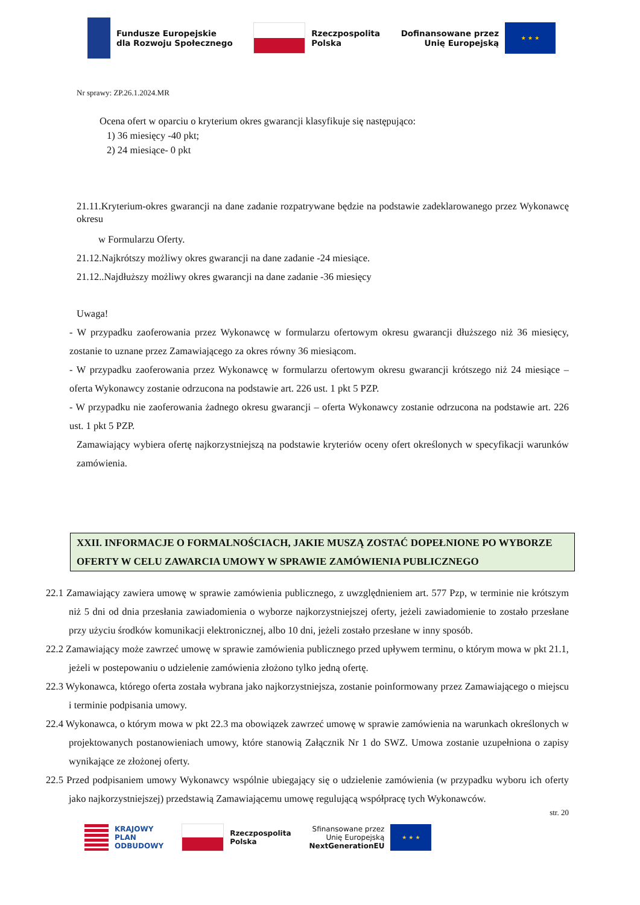Fundusze Europejskie
dla Rozwoju Społecznego
Rzeczpospolita
Polska
Dofinansowane przez
Unię Europejską ★ ★ ★
Nr sprawy: ZP.26.1.2024.MR
Ocena ofert w oparciu o kryterium okres gwarancji klasyfikuje się następująco:
1) 36 miesięcy -40 pkt;
2) 24 miesiące- 0 pkt
21.11.Kryterium-okres gwarancji na dane zadanie rozpatrywane będzie na podstawie zadeklarowanego przez Wykonawcę okresu
w Formularzu Oferty.
21.12.Najkrótszy możliwy okres gwarancji na dane zadanie -24 miesiące.
21.12..Najdłuższy możliwy okres gwarancji na dane zadanie -36 miesięcy
Uwaga!
- W przypadku zaoferowania przez Wykonawcę w formularzu ofertowym okresu gwarancji dłuższego niż 36 miesięcy, zostanie to uznane przez Zamawiającego za okres równy 36 miesiącom.
- W przypadku zaoferowania przez Wykonawcę w formularzu ofertowym okresu gwarancji krótszego niż 24 miesiące – oferta Wykonawcy zostanie odrzucona na podstawie art. 226 ust. 1 pkt 5 PZP.
- W przypadku nie zaoferowania żadnego okresu gwarancji – oferta Wykonawcy zostanie odrzucona na podstawie art. 226 ust. 1 pkt 5 PZP.
Zamawiający wybiera ofertę najkorzystniejszą na podstawie kryteriów oceny ofert określonych w specyfikacji warunków zamówienia.
XXII. INFORMACJE O FORMALNOŚCIACH, JAKIE MUSZĄ ZOSTAĆ DOPEŁNIONE PO WYBORZE OFERTY W CELU ZAWARCIA UMOWY W SPRAWIE ZAMÓWIENIA PUBLICZNEGO
22.1 Zamawiający zawiera umowę w sprawie zamówienia publicznego, z uwzględnieniem art. 577 Pzp, w terminie nie krótszym niż 5 dni od dnia przesłania zawiadomienia o wyborze najkorzystniejszej oferty, jeżeli zawiadomienie to zostało przesłane przy użyciu środków komunikacji elektronicznej, albo 10 dni, jeżeli zostało przesłane w inny sposób.
22.2 Zamawiający może zawrzeć umowę w sprawie zamówienia publicznego przed upływem terminu, o którym mowa w pkt 21.1, jeżeli w postepowaniu o udzielenie zamówienia złożono tylko jedną ofertę.
22.3 Wykonawca, którego oferta została wybrana jako najkorzystniejsza, zostanie poinformowany przez Zamawiającego o miejscu i terminie podpisania umowy.
22.4 Wykonawca, o którym mowa w pkt 22.3 ma obowiązek zawrzeć umowę w sprawie zamówienia na warunkach określonych w projektowanych postanowieniach umowy, które stanowią Załącznik Nr 1 do SWZ. Umowa zostanie uzupełniona o zapisy wynikające ze złożonej oferty.
22.5 Przed podpisaniem umowy Wykonawcy wspólnie ubiegający się o udzielenie zamówienia (w przypadku wyboru ich oferty jako najkorzystniejszej) przedstawią Zamawiającemu umowę regulującą współpracę tych Wykonawców.
str. 20
KRAJOWY
PLAN
ODBUDOWY
Rzeczpospolita
Polska
Sfinansowane przez
Unię Europejską
NextGenerationEU ★ ★ ★